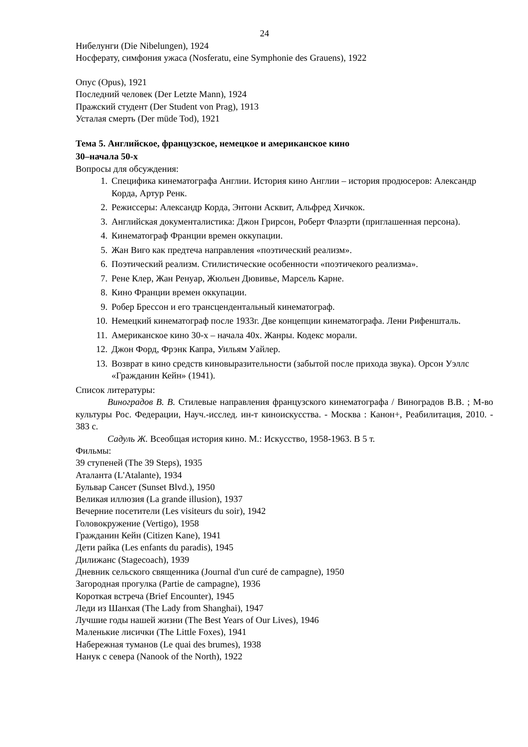24
Нибелунги (Die Nibelungen), 1924
Носферату, симфония ужаса (Nosferatu, eine Symphonie des Grauens), 1922
Опус (Opus), 1921
Последний человек (Der Letzte Mann), 1924
Пражский студент (Der Student von Prag), 1913
Усталая смерть (Der müde Tod), 1921
Тема 5. Английское, французское, немецкое и американское кино
30–начала 50-х
Вопросы для обсуждения:
1. Специфика кинематографа Англии. История кино Англии – история продюсеров: Александр Корда, Артур Ренк.
2. Режиссеры: Александр Корда, Энтони Асквит, Альфред Хичкок.
3. Английская документалистика: Джон Грирсон, Роберт Флаэрти (приглашенная персона).
4. Кинематограф Франции времен оккупации.
5. Жан Виго как предтеча направления «поэтический реализм».
6. Поэтический реализм. Стилистические особенности «поэтичекого реализма».
7. Рене Клер, Жан Ренуар, Жюльен Дювивье, Марсель Карне.
8. Кино Франции времен оккупации.
9. Робер Брессон и его трансцендентальный кинематограф.
10. Немецкий кинематограф после 1933г. Две концепции кинематографа. Лени Рифеншталь.
11. Американское кино 30-х – начала 40х. Жанры. Кодекс морали.
12. Джон Форд, Фрэнк Капра, Уильям Уайлер.
13. Возврат в кино средств киновыразительности (забытой после прихода звука). Орсон Уэллс «Гражданин Кейн» (1941).
Список литературы:
Виноградов В. В. Стилевые направления французского кинематографа / Виноградов В.В. ; М-во культуры Рос. Федерации, Науч.-исслед. ин-т киноискусства. - Москва : Канон+, Реабилитация, 2010. - 383 с.
Садуль Ж. Всеобщая история кино. М.: Искусство, 1958-1963. В 5 т.
Фильмы:
39 ступеней (The 39 Steps), 1935
Аталанта (L'Atalante), 1934
Бульвар Сансет (Sunset Blvd.), 1950
Великая иллюзия (La grande illusion), 1937
Вечерние посетители (Les visiteurs du soir), 1942
Головокружение (Vertigo), 1958
Гражданин Кейн (Citizen Kane), 1941
Дети райка (Les enfants du paradis), 1945
Дилижанс (Stagecoach), 1939
Дневник сельского священника (Journal d'un curé de campagne), 1950
Загородная прогулка (Partie de campagne), 1936
Короткая встреча (Brief Encounter), 1945
Леди из Шанхая (The Lady from Shanghai), 1947
Лучшие годы нашей жизни (The Best Years of Our Lives), 1946
Маленькие лисички (The Little Foxes), 1941
Набережная туманов (Le quai des brumes), 1938
Нанук с севера (Nanook of the North), 1922